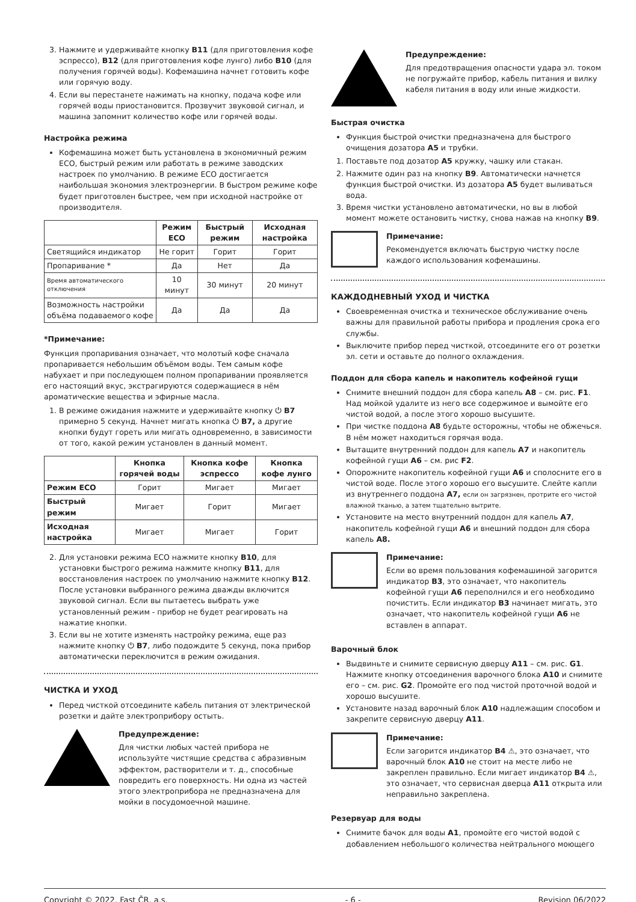3. Нажмите и удерживайте кнопку B11 (для приготовления кофе эспрессо), B12 (для приготовления кофе лунго) либо B10 (для получения горячей воды). Кофемашина начнет готовить кофе или горячую воду.
4. Если вы перестанете нажимать на кнопку, подача кофе или горячей воды приостановится. Прозвучит звуковой сигнал, и машина запомнит количество кофе или горячей воды.
Настройка режима
Кофемашина может быть установлена в экономичный режим ECO, быстрый режим или работать в режиме заводских настроек по умолчанию. В режиме ECO достигается наибольшая экономия электроэнергии. В быстром режиме кофе будет приготовлен быстрее, чем при исходной настройке от производителя.
| | Режим ECO | Быстрый режим | Исходная настройка |
| --- | --- | --- | --- |
| Светящийся индикатор | Не горит | Горит | Горит |
| Пропаривание * | Да | Нет | Да |
| Время автоматического отключения | 10 минут | 30 минут | 20 минут |
| Возможность настройки объёма подаваемого кофе | Да | Да | Да |
*Примечание:
Функция пропаривания означает, что молотый кофе сначала пропаривается небольшим объёмом воды. Тем самым кофе набухает и при последующем полном пропаривании проявляется его настоящий вкус, экстрагируются содержащиеся в нём ароматические вещества и эфирные масла.
1. В режиме ожидания нажмите и удерживайте кнопку ⏻ B7 примерно 5 секунд. Начнет мигать кнопка ⏻ B7, а другие кнопки будут гореть или мигать одновременно, в зависимости от того, какой режим установлен в данный момент.
| | Кнопка горячей воды | Кнопка кофе эспрессо | Кнопка кофе лунго |
| --- | --- | --- | --- |
| Режим ECO | Горит | Мигает | Мигает |
| Быстрый режим | Мигает | Горит | Мигает |
| Исходная настройка | Мигает | Мигает | Горит |
2. Для установки режима ECO нажмите кнопку B10, для установки быстрого режима нажмите кнопку B11, для восстановления настроек по умолчанию нажмите кнопку B12. После установки выбранного режима дважды включится звуковой сигнал. Если вы пытаетесь выбрать уже установленный режим - прибор не будет реагировать на нажатие кнопки.
3. Если вы не хотите изменять настройку режима, еще раз нажмите кнопку ⏻ B7, либо подождите 5 секунд, пока прибор автоматически переключится в режим ожидания.
ЧИСТКА И УХОД
Перед чисткой отсоедините кабель питания от электрической розетки и дайте электроприбору остыть.
Предупреждение:
Для чистки любых частей прибора не используйте чистящие средства с абразивным эффектом, растворители и т. д., способные повредить его поверхность. Ни одна из частей этого электроприбора не предназначена для мойки в посудомоечной машине.
Предупреждение:
Для предотвращения опасности удара эл. током не погружайте прибор, кабель питания и вилку кабеля питания в воду или иные жидкости.
Быстрая очистка
Функция быстрой очистки предназначена для быстрого очищения дозатора A5 и трубки.
1. Поставьте под дозатор A5 кружку, чашку или стакан.
2. Нажмите один раз на кнопку B9. Автоматически начнется функция быстрой очистки. Из дозатора A5 будет выливаться вода.
3. Время чистки установлено автоматически, но вы в любой момент можете остановить чистку, снова нажав на кнопку B9.
Примечание:
Рекомендуется включать быструю чистку после каждого использования кофемашины.
КАЖДОДНЕВНЫЙ УХОД И ЧИСТКА
Своевременная очистка и техническое обслуживание очень важны для правильной работы прибора и продления срока его службы.
Выключите прибор перед чисткой, отсоедините его от розетки эл. сети и оставьте до полного охлаждения.
Поддон для сбора капель и накопитель кофейной гущи
Снимите внешний поддон для сбора капель A8 – см. рис. F1. Над мойкой удалите из него все содержимое и вымойте его чистой водой, а после этого хорошо высушите.
При чистке поддона A8 будьте осторожны, чтобы не обжечься. В нём может находиться горячая вода.
Вытащите внутренний поддон для капель A7 и накопитель кофейной гущи A6 – см. рис F2.
Опорожните накопитель кофейной гущи A6 и сполосните его в чистой воде. После этого хорошо его высушите. Слейте капли из внутреннего поддона A7, если он загрязнен, протрите его чистой влажной тканью, а затем тщательно вытрите.
Установите на место внутренний поддон для капель A7, накопитель кофейной гущи A6 и внешний поддон для сбора капель A8.
Примечание:
Если во время пользования кофемашиной загорится индикатор B3, это означает, что накопитель кофейной гущи A6 переполнился и его необходимо почистить. Если индикатор B3 начинает мигать, это означает, что накопитель кофейной гущи A6 не вставлен в аппарат.
Варочный блок
Выдвиньте и снимите сервисную дверцу A11 – см. рис. G1. Нажмите кнопку отсоединения варочного блока A10 и снимите его – см. рис. G2. Промойте его под чистой проточной водой и хорошо высушите.
Установите назад варочный блок A10 надлежащим способом и закрепите сервисную дверцу A11.
Примечание:
Если загорится индикатор B4 ⚠, это означает, что варочный блок A10 не стоит на месте либо не закреплен правильно. Если мигает индикатор B4 ⚠, это означает, что сервисная дверца A11 открыта или неправильно закреплена.
Резервуар для воды
Снимите бачок для воды A1, промойте его чистой водой с добавлением небольшого количества нейтрального моющего
Copyright © 2022, Fast ČR, a.s. - 6 - Revision 06/2022